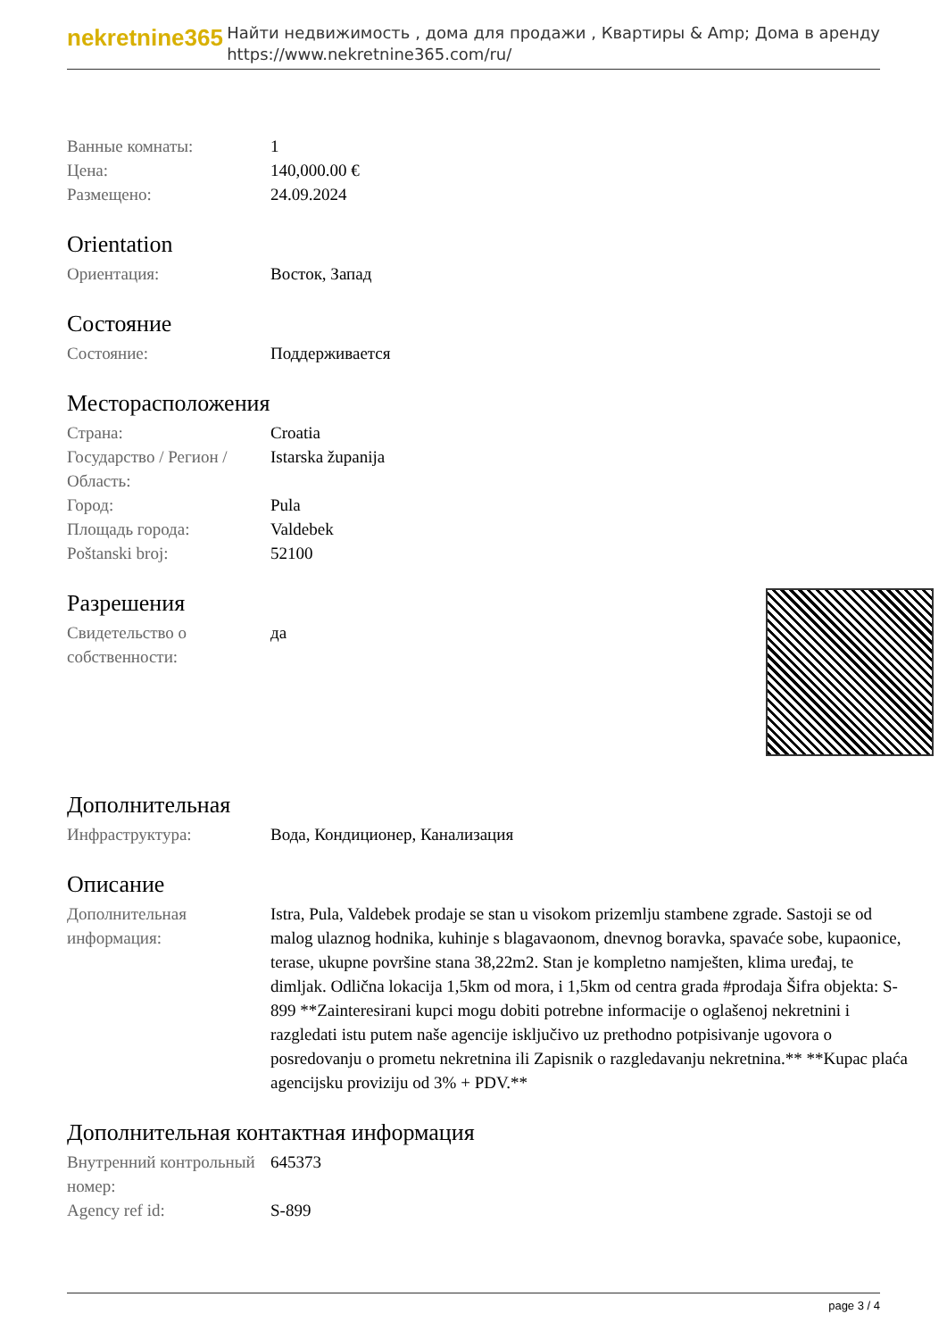nekretnine365
Найти недвижимость , дома для продажи , Квартиры & Amp; Дома в аренду
https://www.nekretnine365.com/ru/
| Ванные комнаты: | 1 |
| Цена: | 140,000.00 € |
| Размещено: | 24.09.2024 |
Orientation
| Ориентация: | Восток, Запад |
Состояние
| Состояние: | Поддерживается |
Месторасположения
| Страна: | Croatia |
| Государство / Регион / Область: | Istarska županija |
| Город: | Pula |
| Площадь города: | Valdebek |
| Poštanski broj: | 52100 |
Разрешения
| Свидетельство о собственности: | да |
Дополнительная
| Инфраструктура: | Вода, Кондиционер, Канализация |
Описание
| Дополнительная информация: | Istra, Pula, Valdebek prodaje se stan u visokom prizemlju stambene zgrade. Sastoji se od malog ulaznog hodnika, kuhinje s blagavaonom, dnevnog boravka, spavaće sobe, kupaonice, terase, ukupne površine stana 38,22m2. Stan je kompletno namješten, klima uređaj, te dimljak. Odlična lokacija 1,5km od mora, i 1,5km od centra grada #prodaja Šifra objekta: S-899 **Zainteresirani kupci mogu dobiti potrebne informacije o oglašenoj nekretnini i razgledati istu putem naše agencije isključivo uz prethodno potpisivanje ugovora o posredovanju o prometu nekretnina ili Zapisnik o razgledavanju nekretnina.** **Kupac plaća agencijsku proviziju od 3% + PDV.** |
Дополнительная контактная информация
| Внутренний контрольный номер: | 645373 |
| Agency ref id: | S-899 |
page 3 / 4